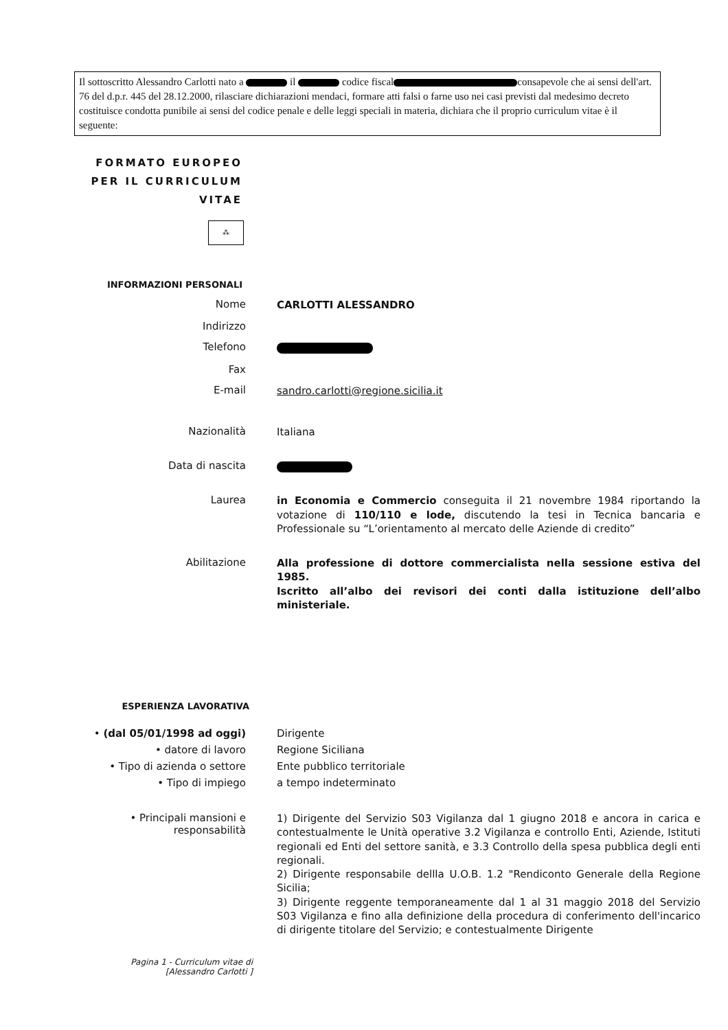Il sottoscritto Alessandro Carlotti nato a il codice fiscal consapevole che ai sensi dell'art. 76 del d.p.r. 445 del 28.12.2000, rilasciare dichiarazioni mendaci, formare atti falsi o farne uso nei casi previsti dal medesimo decreto costituisce condotta punibile ai sensi del codice penale e delle leggi speciali in materia, dichiara che il proprio curriculum vitae è il seguente:
FORMATO EUROPEO
PER IL CURRICULUM
VITAE
⁂
INFORMAZIONI PERSONALI
Nome
CARLOTTI ALESSANDRO
Indirizzo
Telefono
Fax
E-mail
sandro.carlotti@regione.sicilia.it
Nazionalità
Italiana
Data di nascita
Laurea
in Economia e Commercio conseguita il 21 novembre 1984 riportando la votazione di 110/110 e lode, discutendo la tesi in Tecnica bancaria e Professionale su “L’orientamento al mercato delle Aziende di credito”
Abilitazione
Alla professione di dottore commercialista nella sessione estiva del 1985.
Iscritto all’albo dei revisori dei conti dalla istituzione dell’albo ministeriale.
ESPERIENZA LAVORATIVA
• (dal 05/01/1998 ad oggi)
• datore di lavoro
• Tipo di azienda o settore
• Tipo di impiego
Dirigente
Regione Siciliana
Ente pubblico territoriale
a tempo indeterminato
• Principali mansioni e responsabilità
1) Dirigente del Servizio S03 Vigilanza dal 1 giugno 2018 e ancora in carica e contestualmente le Unità operative 3.2 Vigilanza e controllo Enti, Aziende, Istituti regionali ed Enti del settore sanità, e 3.3 Controllo della spesa pubblica degli enti regionali.
2) Dirigente responsabile dellla U.O.B. 1.2 "Rendiconto Generale della Regione Sicilia;
3) Dirigente reggente temporaneamente dal 1 al 31 maggio 2018 del Servizio S03 Vigilanza e fino alla definizione della procedura di conferimento dell'incarico di dirigente titolare del Servizio; e contestualmente Dirigente
Pagina 1 - Curriculum vitae di
[Alessandro Carlotti ]